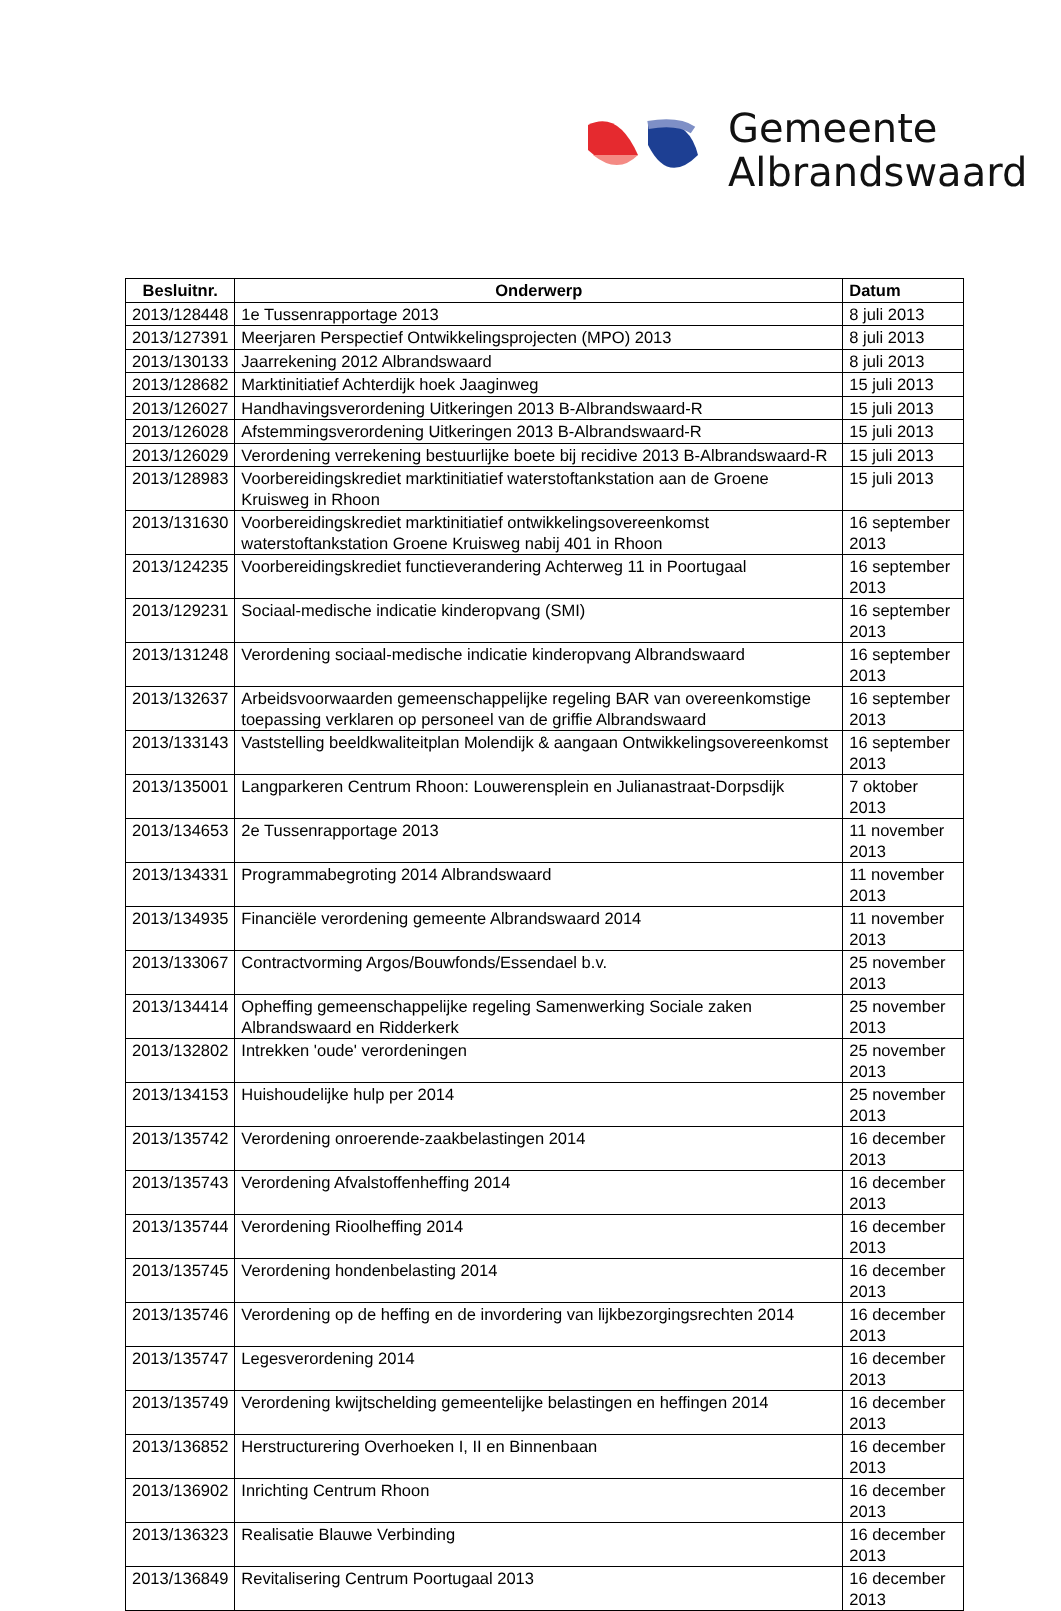Gemeente
Albrandswaard
| Besluitnr. | Onderwerp | Datum |
| --- | --- | --- |
| 2013/128448 | 1e Tussenrapportage 2013 | 8 juli 2013 |
| 2013/127391 | Meerjaren Perspectief Ontwikkelingsprojecten (MPO) 2013 | 8 juli 2013 |
| 2013/130133 | Jaarrekening 2012 Albrandswaard | 8 juli 2013 |
| 2013/128682 | Marktinitiatief Achterdijk hoek Jaaginweg | 15 juli 2013 |
| 2013/126027 | Handhavingsverordening Uitkeringen 2013 B-Albrandswaard-R | 15 juli 2013 |
| 2013/126028 | Afstemmingsverordening Uitkeringen 2013 B-Albrandswaard-R | 15 juli 2013 |
| 2013/126029 | Verordening verrekening bestuurlijke boete bij recidive 2013 B-Albrandswaard-R | 15 juli 2013 |
| 2013/128983 | Voorbereidingskrediet marktinitiatief waterstoftankstation aan de Groene Kruisweg in Rhoon | 15 juli 2013 |
| 2013/131630 | Voorbereidingskrediet marktinitiatief ontwikkelingsovereenkomst waterstoftankstation Groene Kruisweg nabij 401 in Rhoon | 16 september 2013 |
| 2013/124235 | Voorbereidingskrediet functieverandering Achterweg 11 in Poortugaal | 16 september 2013 |
| 2013/129231 | Sociaal-medische indicatie kinderopvang (SMI) | 16 september 2013 |
| 2013/131248 | Verordening sociaal-medische indicatie kinderopvang Albrandswaard | 16 september 2013 |
| 2013/132637 | Arbeidsvoorwaarden gemeenschappelijke regeling BAR van overeenkomstige toepassing verklaren op personeel van de griffie Albrandswaard | 16 september 2013 |
| 2013/133143 | Vaststelling beeldkwaliteitplan Molendijk & aangaan Ontwikkelingsovereenkomst | 16 september 2013 |
| 2013/135001 | Langparkeren Centrum Rhoon: Louwerensplein en Julianastraat-Dorpsdijk | 7 oktober 2013 |
| 2013/134653 | 2e Tussenrapportage 2013 | 11 november 2013 |
| 2013/134331 | Programmabegroting 2014 Albrandswaard | 11 november 2013 |
| 2013/134935 | Financiële verordening gemeente Albrandswaard 2014 | 11 november 2013 |
| 2013/133067 | Contractvorming Argos/Bouwfonds/Essendael b.v. | 25 november 2013 |
| 2013/134414 | Opheffing gemeenschappelijke regeling Samenwerking Sociale zaken Albrandswaard en Ridderkerk | 25 november 2013 |
| 2013/132802 | Intrekken 'oude' verordeningen | 25 november 2013 |
| 2013/134153 | Huishoudelijke hulp per 2014 | 25 november 2013 |
| 2013/135742 | Verordening onroerende-zaakbelastingen 2014 | 16 december 2013 |
| 2013/135743 | Verordening Afvalstoffenheffing 2014 | 16 december 2013 |
| 2013/135744 | Verordening Rioolheffing 2014 | 16 december 2013 |
| 2013/135745 | Verordening hondenbelasting 2014 | 16 december 2013 |
| 2013/135746 | Verordening op de heffing en de invordering van lijkbezorgingsrechten 2014 | 16 december 2013 |
| 2013/135747 | Legesverordening 2014 | 16 december 2013 |
| 2013/135749 | Verordening kwijtschelding gemeentelijke belastingen en heffingen 2014 | 16 december 2013 |
| 2013/136852 | Herstructurering Overhoeken I, II en Binnenbaan | 16 december 2013 |
| 2013/136902 | Inrichting Centrum Rhoon | 16 december 2013 |
| 2013/136323 | Realisatie Blauwe Verbinding | 16 december 2013 |
| 2013/136849 | Revitalisering Centrum Poortugaal 2013 | 16 december 2013 |